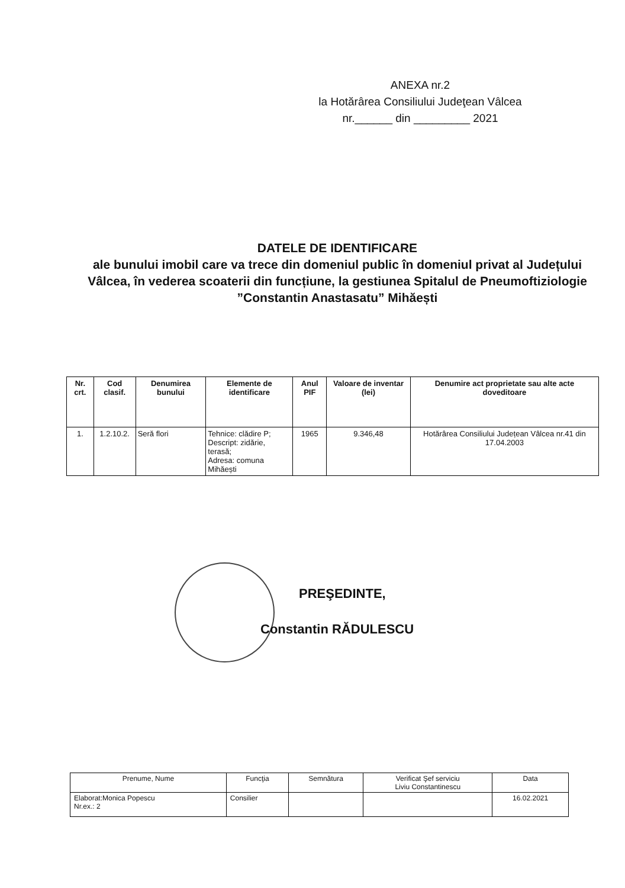ANEXA nr.2
la Hotărârea Consiliului Judeţean Vâlcea
nr.______ din _________ 2021
DATELE DE IDENTIFICARE
ale bunului imobil care va trece din domeniul public în domeniul privat al Județului Vâlcea, în vederea scoaterii din funcțiune, la gestiunea Spitalul de Pneumoftiziologie ”Constantin Anastasatu” Mihăești
| Nr. crt. | Cod clasif. | Denumirea bunului | Elemente de identificare | Anul PIF | Valoare de inventar (lei) | Denumire act proprietate sau alte acte doveditoare |
| --- | --- | --- | --- | --- | --- | --- |
| 1. | 1.2.10.2. | Seră flori | Tehnice: clădire P; Descript: zidărie, terasă; Adresa: comuna Mihăești | 1965 | 9.346,48 | Hotărârea Consiliului Județean Vâlcea nr.41 din 17.04.2003 |
PREŞEDINTE,
Constantin RĂDULESCU
| Prenume, Nume | Funcţia | Semnătura | Verificat Şef serviciu Liviu Constantinescu | Data |
| Elaborat:Monica Popescu Nr.ex.: 2 | Consilier | | | 16.02.2021 |